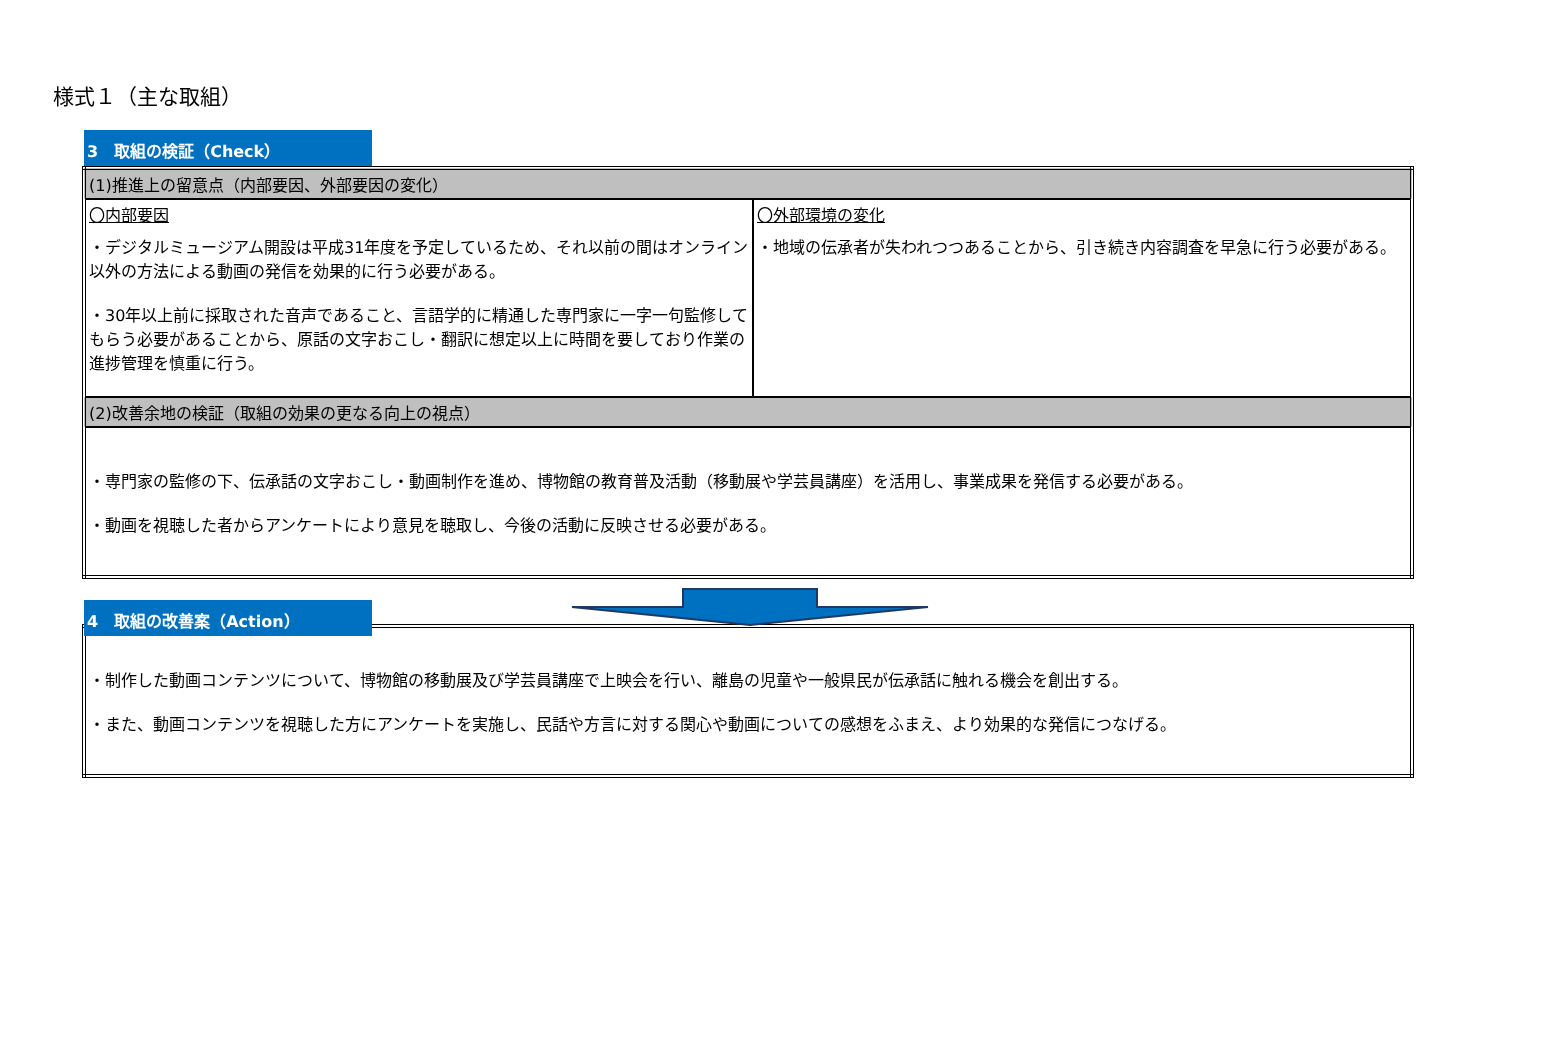様式１（主な取組）
3　取組の検証（Check）
| (1)推進上の留意点（内部要因、外部要因の変化） | |
| 〇内部要因 ・デジタルミュージアム開設は平成31年度を予定しているため、それ以前の間はオンライン以外の方法による動画の発信を効果的に行う必要がある。 ・30年以上前に採取された音声であること、言語学的に精通した専門家に一字一句監修してもらう必要があることから、原話の文字おこし・翻訳に想定以上に時間を要しており作業の進捗管理を慎重に行う。 | 〇外部環境の変化 ・地域の伝承者が失われつつあることから、引き続き内容調査を早急に行う必要がある。 |
| (2)改善余地の検証（取組の効果の更なる向上の視点） | |
| ・専門家の監修の下、伝承話の文字おこし・動画制作を進め、博物館の教育普及活動（移動展や学芸員講座）を活用し、事業成果を発信する必要がある。 ・動画を視聴した者からアンケートにより意見を聴取し、今後の活動に反映させる必要がある。 | |
4　取組の改善案（Action）
| ・制作した動画コンテンツについて、博物館の移動展及び学芸員講座で上映会を行い、離島の児童や一般県民が伝承話に触れる機会を創出する。 ・また、動画コンテンツを視聴した方にアンケートを実施し、民話や方言に対する関心や動画についての感想をふまえ、より効果的な発信につなげる。 |